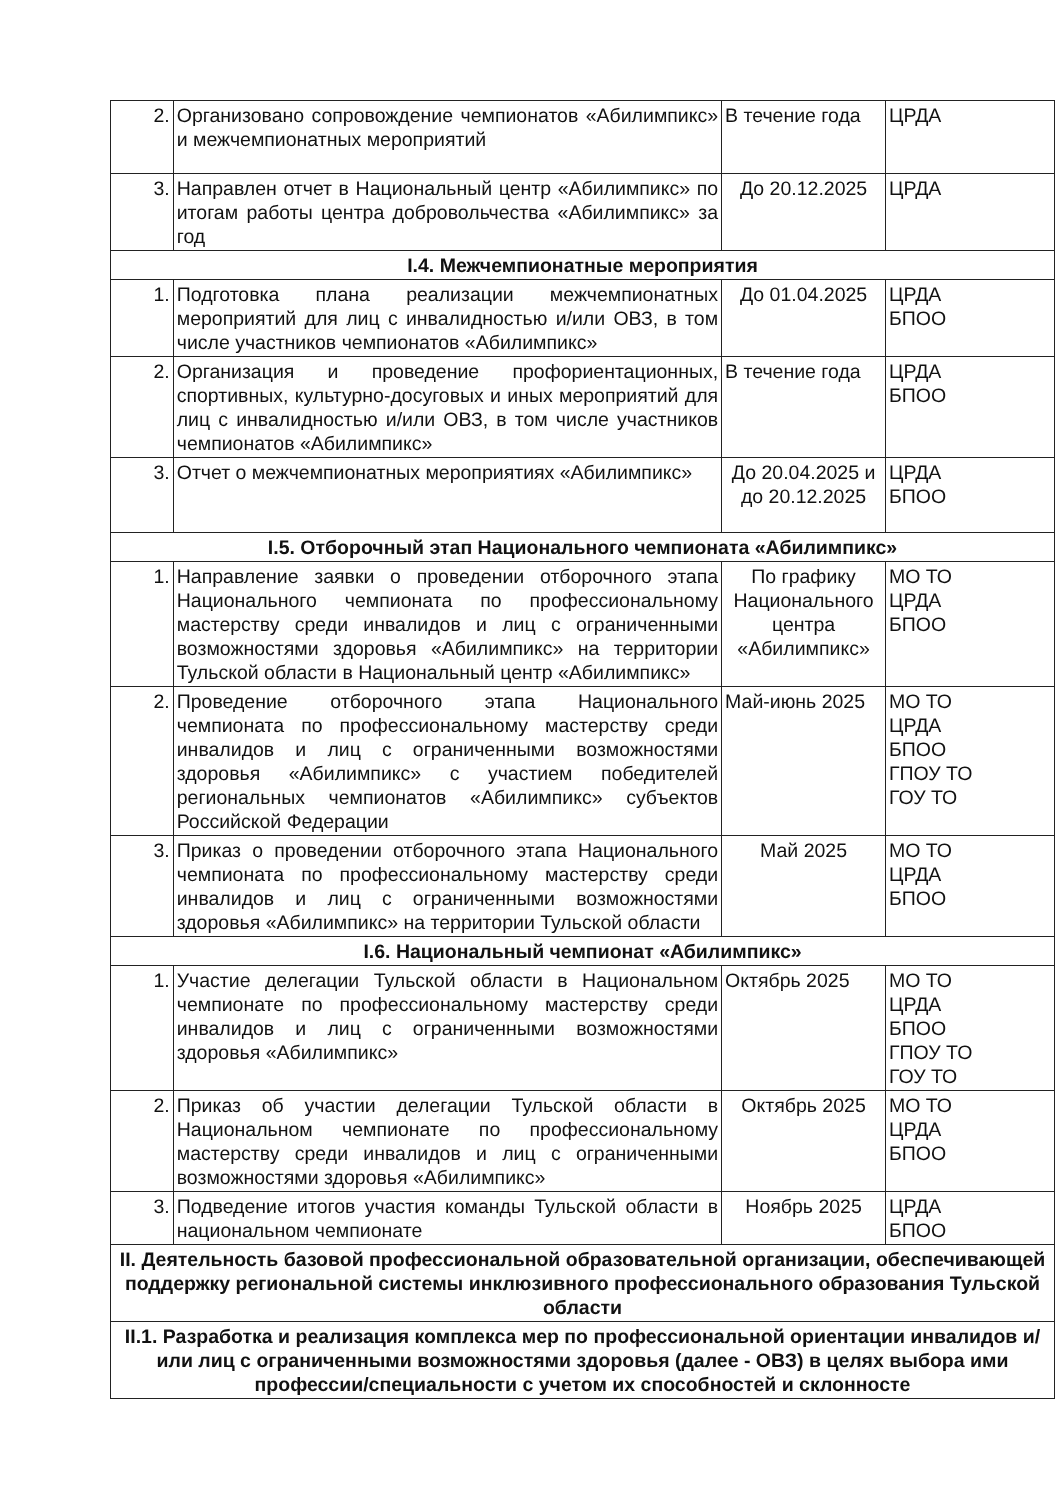| 2. | Организовано сопровождение чемпионатов «Абилимпикс» и межчемпионатных мероприятий | В течение года | ЦРДА |
| 3. | Направлен отчет в Национальный центр «Абилимпикс» по итогам работы центра добровольчества «Абилимпикс» за год | До 20.12.2025 | ЦРДА |
| I.4. Межчемпионатные мероприятия | | | |
| 1. | Подготовка плана реализации межчемпионатных мероприятий для лиц с инвалидностью и/или ОВЗ, в том числе участников чемпионатов «Абилимпикс» | До 01.04.2025 | ЦРДА БПОО |
| 2. | Организация и проведение профориентационных, спортивных, культурно-досуговых и иных мероприятий для лиц с инвалидностью и/или ОВЗ, в том числе участников чемпионатов «Абилимпикс» | В течение года | ЦРДА БПОО |
| 3. | Отчет о межчемпионатных мероприятиях «Абилимпикс» | До 20.04.2025 и до 20.12.2025 | ЦРДА БПОО |
| I.5. Отборочный этап Национального чемпионата «Абилимпикс» | | | |
| 1. | Направление заявки о проведении отборочного этапа Национального чемпионата по профессиональному мастерству среди инвалидов и лиц с ограниченными возможностями здоровья «Абилимпикс» на территории Тульской области в Национальный центр «Абилимпикс» | По графику Национального центра «Абилимпикс» | МО ТО ЦРДА БПОО |
| 2. | Проведение отборочного этапа Национального чемпионата по профессиональному мастерству среди инвалидов и лиц с ограниченными возможностями здоровья «Абилимпикс» с участием победителей региональных чемпионатов «Абилимпикс» субъектов Российской Федерации | Май-июнь 2025 | МО ТО ЦРДА БПОО ГПОУ ТО ГОУ ТО |
| 3. | Приказ о проведении отборочного этапа Национального чемпионата по профессиональному мастерству среди инвалидов и лиц с ограниченными возможностями здоровья «Абилимпикс» на территории Тульской области | Май 2025 | МО ТО ЦРДА БПОО |
| I.6. Национальный чемпионат «Абилимпикс» | | | |
| 1. | Участие делегации Тульской области в Национальном чемпионате по профессиональному мастерству среди инвалидов и лиц с ограниченными возможностями здоровья «Абилимпикс» | Октябрь 2025 | МО ТО ЦРДА БПОО ГПОУ ТО ГОУ ТО |
| 2. | Приказ об участии делегации Тульской области в Национальном чемпионате по профессиональному мастерству среди инвалидов и лиц с ограниченными возможностями здоровья «Абилимпикс» | Октябрь 2025 | МО ТО ЦРДА БПОО |
| 3. | Подведение итогов участия команды Тульской области в национальном чемпионате | Ноябрь 2025 | ЦРДА БПОО |
| II. Деятельность базовой профессиональной образовательной организации, обеспечивающей поддержку региональной системы инклюзивного профессионального образования Тульской области | | | |
| II.1. Разработка и реализация комплекса мер по профессиональной ориентации инвалидов и/или лиц с ограниченными возможностями здоровья (далее - ОВЗ) в целях выбора ими профессии/специальности с учетом их способностей и склонносте | | | |